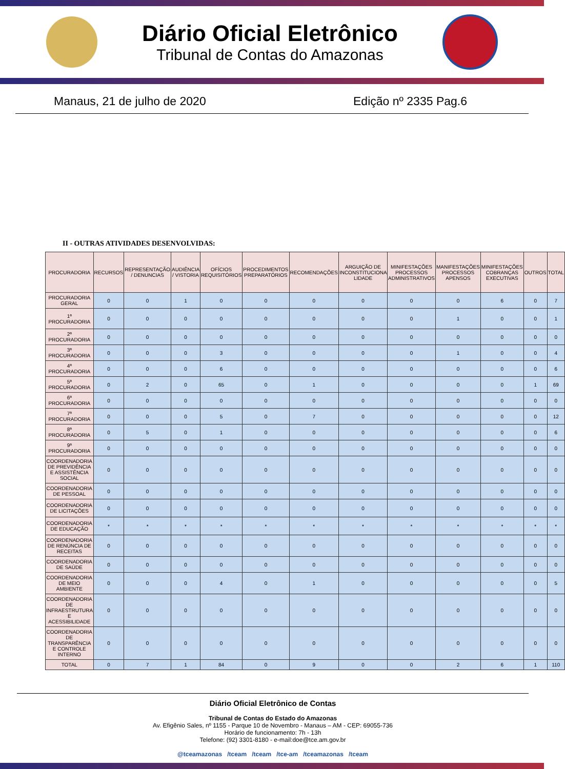Diário Oficial Eletrônico
Tribunal de Contas do Amazonas
Manaus, 21 de julho de 2020 Edição nº 2335 Pag.6
II - OUTRAS ATIVIDADES DESENVOLVIDAS:
| PROCURADORIA | RECURSOS | REPRESENTAÇÃO / DENUNCIAS | AUDIÊNCIA / VISTORIA | OFÍCIOS REQUISITÓRIOS | PROCEDIMENTOS PREPARATÓRIOS | RECOMENDAÇÕES | ARGUIÇÃO DE INCONSTITUCIONA LIDADE | MINIFESTAÇÕES PROCESSOS ADMINISTRATIVOS | MANIFESTAÇÕES PROCESSOS APENSOS | MINIFESTAÇÕES COBRANÇAS EXECUTIVAS | OUTROS | TOTAL |
| --- | --- | --- | --- | --- | --- | --- | --- | --- | --- | --- | --- | --- |
| PROCURADORIA GERAL | 0 | 0 | 1 | 0 | 0 | 0 | 0 | 0 | 0 | 6 | 0 | 7 |
| 1ª PROCURADORIA | 0 | 0 | 0 | 0 | 0 | 0 | 0 | 0 | 1 | 0 | 0 | 1 |
| 2ª PROCURADORIA | 0 | 0 | 0 | 0 | 0 | 0 | 0 | 0 | 0 | 0 | 0 | 0 |
| 3ª PROCURADORIA | 0 | 0 | 0 | 3 | 0 | 0 | 0 | 0 | 1 | 0 | 0 | 4 |
| 4ª PROCURADORIA | 0 | 0 | 0 | 6 | 0 | 0 | 0 | 0 | 0 | 0 | 0 | 6 |
| 5ª PROCURADORIA | 0 | 2 | 0 | 65 | 0 | 1 | 0 | 0 | 0 | 0 | 1 | 69 |
| 6ª PROCURADORIA | 0 | 0 | 0 | 0 | 0 | 0 | 0 | 0 | 0 | 0 | 0 | 0 |
| 7ª PROCURADORIA | 0 | 0 | 0 | 5 | 0 | 7 | 0 | 0 | 0 | 0 | 0 | 12 |
| 8ª PROCURADORIA | 0 | 5 | 0 | 1 | 0 | 0 | 0 | 0 | 0 | 0 | 0 | 6 |
| 9ª PROCURADORIA | 0 | 0 | 0 | 0 | 0 | 0 | 0 | 0 | 0 | 0 | 0 | 0 |
| COORDENADORIA DE PREVIDÊNCIA E ASSISTÊNCIA SOCIAL | 0 | 0 | 0 | 0 | 0 | 0 | 0 | 0 | 0 | 0 | 0 | 0 |
| COORDENADORIA DE PESSOAL | 0 | 0 | 0 | 0 | 0 | 0 | 0 | 0 | 0 | 0 | 0 | 0 |
| COORDENADORIA DE LICITAÇÕES | 0 | 0 | 0 | 0 | 0 | 0 | 0 | 0 | 0 | 0 | 0 | 0 |
| COORDENADORIA DE EDUCAÇÃO | * | * | * | * | * | * | * | * | * | * | * | * |
| COORDENADORIA DE RENÚNCIA DE RECEITAS | 0 | 0 | 0 | 0 | 0 | 0 | 0 | 0 | 0 | 0 | 0 | 0 |
| COORDENADORIA DE SAÚDE | 0 | 0 | 0 | 0 | 0 | 0 | 0 | 0 | 0 | 0 | 0 | 0 |
| COORDENADORIA DE MEIO AMBIENTE | 0 | 0 | 0 | 4 | 0 | 1 | 0 | 0 | 0 | 0 | 0 | 5 |
| COORDENADORIA DE INFRAESTRUTURA E ACESSIBILIDADE | 0 | 0 | 0 | 0 | 0 | 0 | 0 | 0 | 0 | 0 | 0 | 0 |
| COORDENADORIA DE TRANSPARÊNCIA E CONTROLE INTERNO | 0 | 0 | 0 | 0 | 0 | 0 | 0 | 0 | 0 | 0 | 0 | 0 |
| TOTAL | 0 | 7 | 1 | 84 | 0 | 9 | 0 | 0 | 2 | 6 | 1 | 110 |
Diário Oficial Eletrônico de Contas
Tribunal de Contas do Estado do Amazonas
Av. Efigênio Sales, nº 1155 - Parque 10 de Novembro - Manaus – AM - CEP: 69055-736
Horário de funcionamento: 7h - 13h
Telefone: (92) 3301-8180 - e-mail:doe@tce.am.gov.br
@tceamazonas /tceam /tceam /tce-am /tceamazonas /tceam